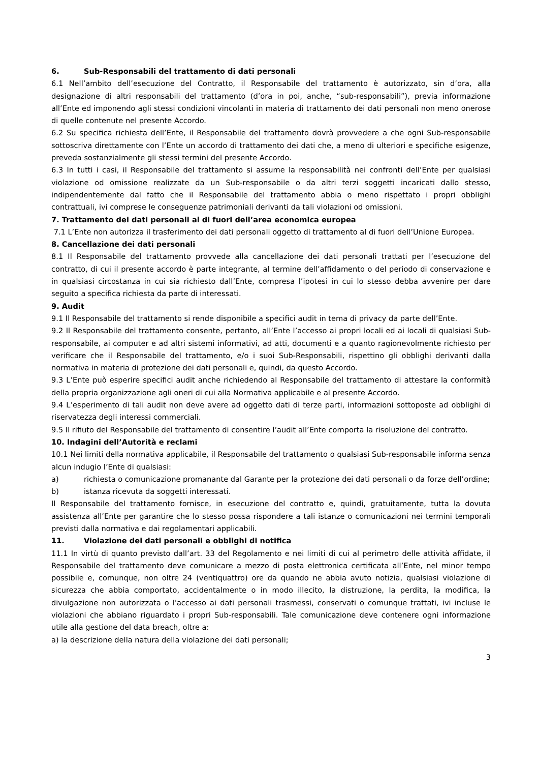6. Sub-Responsabili del trattamento di dati personali
6.1 Nell’ambito dell’esecuzione del Contratto, il Responsabile del trattamento è autorizzato, sin d’ora, alla designazione di altri responsabili del trattamento (d’ora in poi, anche, “sub-responsabili”), previa informazione all’Ente ed imponendo agli stessi condizioni vincolanti in materia di trattamento dei dati personali non meno onerose di quelle contenute nel presente Accordo.
6.2 Su specifica richiesta dell’Ente, il Responsabile del trattamento dovrà provvedere a che ogni Sub-responsabile sottoscriva direttamente con l’Ente un accordo di trattamento dei dati che, a meno di ulteriori e specifiche esigenze, preveda sostanzialmente gli stessi termini del presente Accordo.
6.3 In tutti i casi, il Responsabile del trattamento si assume la responsabilità nei confronti dell’Ente per qualsiasi violazione od omissione realizzate da un Sub-responsabile o da altri terzi soggetti incaricati dallo stesso, indipendentemente dal fatto che il Responsabile del trattamento abbia o meno rispettato i propri obblighi contrattuali, ivi comprese le conseguenze patrimoniali derivanti da tali violazioni od omissioni.
7. Trattamento dei dati personali al di fuori dell’area economica europea
7.1 L’Ente non autorizza il trasferimento dei dati personali oggetto di trattamento al di fuori dell’Unione Europea.
8. Cancellazione dei dati personali
8.1 Il Responsabile del trattamento provvede alla cancellazione dei dati personali trattati per l’esecuzione del contratto, di cui il presente accordo è parte integrante, al termine dell’affidamento o del periodo di conservazione e in qualsiasi circostanza in cui sia richiesto dall’Ente, compresa l’ipotesi in cui lo stesso debba avvenire per dare seguito a specifica richiesta da parte di interessati.
9. Audit
9.1 Il Responsabile del trattamento si rende disponibile a specifici audit in tema di privacy da parte dell’Ente.
9.2 Il Responsabile del trattamento consente, pertanto, all’Ente l’accesso ai propri locali ed ai locali di qualsiasi Sub-responsabile, ai computer e ad altri sistemi informativi, ad atti, documenti e a quanto ragionevolmente richiesto per verificare che il Responsabile del trattamento, e/o i suoi Sub-Responsabili, rispettino gli obblighi derivanti dalla normativa in materia di protezione dei dati personali e, quindi, da questo Accordo.
9.3 L’Ente può esperire specifici audit anche richiedendo al Responsabile del trattamento di attestare la conformità della propria organizzazione agli oneri di cui alla Normativa applicabile e al presente Accordo.
9.4 L’esperimento di tali audit non deve avere ad oggetto dati di terze parti, informazioni sottoposte ad obblighi di riservatezza degli interessi commerciali.
9.5 Il rifiuto del Responsabile del trattamento di consentire l’audit all’Ente comporta la risoluzione del contratto.
10. Indagini dell’Autorità e reclami
10.1 Nei limiti della normativa applicabile, il Responsabile del trattamento o qualsiasi Sub-responsabile informa senza alcun indugio l’Ente di qualsiasi:
a) richiesta o comunicazione promanante dal Garante per la protezione dei dati personali o da forze dell’ordine;
b) istanza ricevuta da soggetti interessati.
Il Responsabile del trattamento fornisce, in esecuzione del contratto e, quindi, gratuitamente, tutta la dovuta assistenza all’Ente per garantire che lo stesso possa rispondere a tali istanze o comunicazioni nei termini temporali previsti dalla normativa e dai regolamentari applicabili.
11. Violazione dei dati personali e obblighi di notifica
11.1 In virtù di quanto previsto dall’art. 33 del Regolamento e nei limiti di cui al perimetro delle attività affidate, il Responsabile del trattamento deve comunicare a mezzo di posta elettronica certificata all’Ente, nel minor tempo possibile e, comunque, non oltre 24 (ventiquattro) ore da quando ne abbia avuto notizia, qualsiasi violazione di sicurezza che abbia comportato, accidentalmente o in modo illecito, la distruzione, la perdita, la modifica, la divulgazione non autorizzata o l'accesso ai dati personali trasmessi, conservati o comunque trattati, ivi incluse le violazioni che abbiano riguardato i propri Sub-responsabili. Tale comunicazione deve contenere ogni informazione utile alla gestione del data breach, oltre a:
a) la descrizione della natura della violazione dei dati personali;
3